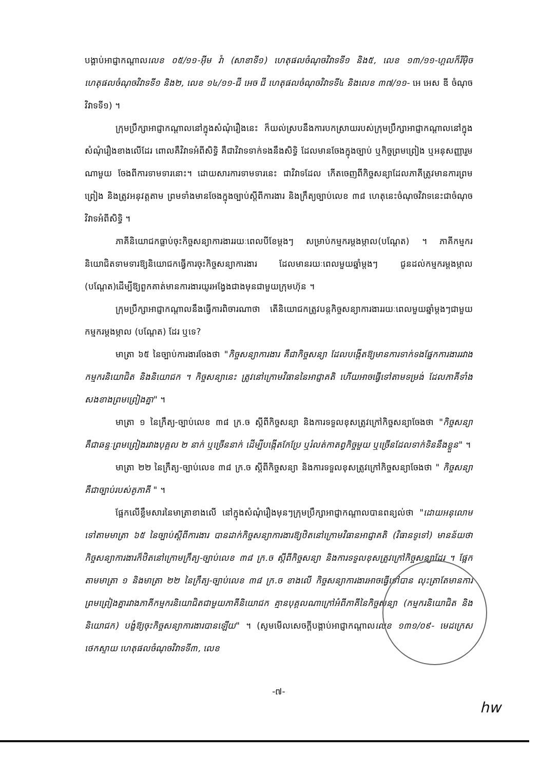បង្គាប់អាជ្ញាកណ្តាលលេខ ០៥/១១-អ៊ីម វ៉ា (សាខាទី១) ហេតុផលចំណុចវិវាទទី១ និង៥, លេខ ១៣/១១-ហ្គលក៏រីម៉ិច ហេតុផលចំណុចវិវាទទី១ និង២, លេខ ១៤/១១-ជី អេច ជី ហេតុផលចំណុចវិវាទទី៤ និងលេខ ៣៧/១១- អេ អេស ឌី ចំណុចវិវាទទី១) ។
ក្រុមប្រឹក្សាអាជ្ញាកណ្តាលនៅក្នុងសំណុំរឿងនេះ ក៏យល់ស្របនឹងការបកស្រាយរបស់ក្រុមប្រឹក្សាអាជ្ញាកណ្តាលនៅក្នុងសំណុំរឿងខាងលើដែរ ពោលគឺវិវាទអំពីសិទ្ធិ គឺជាវិវាទទាក់ទងនឹងសិទ្ធិ ដែលមានចែងក្នុងច្បាប់ ឬកិច្ចព្រមព្រៀង ឬអនុសញ្ញារួមណាមួយ ចែងពីការទាមទារនោះ។ ដោយសារការទាមទារនេះ ជាវិវាទដែល កើតចេញពីកិច្ចសន្យាដែលភាគីត្រូវមានការព្រមព្រៀង និងត្រូវអនុវត្តតាម ព្រមទាំងមានចែងក្នុងច្បាប់ស្តីពីការងារ និងក្រឹត្យច្បាប់លេខ ៣៨ ហេតុនេះចំណុចវិវាទនេះជាចំណុចវិវាទអំពីសិទ្ធិ ។
ភាគីនិយោជកធ្លាប់ចុះកិច្ចសន្យាការងាររយៈពេលបីខែម្តងៗ សម្រាប់កម្មករម្តងម្កាល(បណ្តែត) ។ ភាគីកម្មករនិយោជិតទាមទារឱ្យនិយោជកធ្វើការចុះកិច្ចសន្យាការងារ ដែលមានរយៈពេលមួយឆ្នាំម្តងៗ ជូនដល់កម្មករម្តងម្កាល (បណ្តែត)ដើម្បីឱ្យពួកគាត់មានការងារយូរអង្វែងជាងមុនជាមួយក្រុមហ៊ុន ។
ក្រុមប្រឹក្សាអាជ្ញាកណ្តាលនឹងធ្វើការពិចារណាថា តើនិយោជកត្រូវបន្តកិច្ចសន្យាការងាររយៈពេលមួយឆ្នាំម្តងៗជាមួយកម្មករម្តងម្កាល (បណ្តែត) ដែរ ឬទេ?
មាត្រា ៦៥ នៃច្បាប់ការងារចែងថា "កិច្ចសន្យាការងារ គឺជាកិច្ចសន្យា ដែលបង្កើតឱ្យមានការទាក់ទងផ្នែកការងាររវាងកម្មករនិយោជិត និងនិយោជក ។ កិច្ចសន្យានេះ ត្រូវនៅក្រោមវិធាននៃអាជ្ញាគតិ ហើយអាចធ្វើទៅតាមទម្រង់ ដែលភាគីទាំងសងខាងព្រមព្រៀងគ្នា" ។
មាត្រា ១ នៃក្រឹត្យ-ច្បាប់លេខ ៣៨ ក្រ.ច ស្តីពីកិច្ចសន្យា និងការទទួលខុសត្រូវក្រៅកិច្ចសន្យាចែងថា "កិច្ចសន្យា គឺជាឆន្ទៈព្រមព្រៀងរវាងបុគ្គល ២ នាក់ ឬច្រើននាក់ ដើម្បីបង្កើតកែប្រែ ឬរំលត់កាតព្វកិច្ចមួយ ឬច្រើនដែលទាក់ទិននឹងខ្លួន" ។
មាត្រា ២២ នៃក្រឹត្យ-ច្បាប់លេខ ៣៨ ក្រ.ច ស្តីពីកិច្ចសន្យា និងការទទួលខុសត្រូវក្រៅកិច្ចសន្យាចែងថា " កិច្ចសន្យា គឺជាច្បាប់របស់គូភាគី " ។
ផ្អែកលើខ្លឹមសារនៃមាត្រាខាងលើ នៅក្នុងសំណុំរឿងមុនៗក្រុមប្រឹក្សាអាជ្ញាកណ្តាលបានពន្យល់ថា "ដោយអនុលោមទៅតាមមាត្រា ៦៥ នៃច្បាប់ស្តីពីការងារ បានដាក់កិច្ចសន្យាការងារឱ្យឋិតនៅក្រោមវិធានអាជ្ញាគតិ (វិធានទូទៅ) មានន័យថា កិច្ចសន្យាការងារក៏ឋិតនៅក្រោមក្រឹត្យ-ច្បាប់លេខ ៣៨ ក្រ.ច ស្តីពីកិច្ចសន្យា និងការទទួលខុសត្រូវក្រៅកិច្ចសន្យាដែរ ។ ផ្អែកតាមមាត្រា ១ និងមាត្រា ២២ នៃក្រឹត្យ-ច្បាប់លេខ ៣៨ ក្រ.ច ខាងលើ កិច្ចសន្យាការងារអាចធ្វើទៅបាន លុះត្រាតែមានការព្រមព្រៀងគ្នារវាងភាគីកម្មករនិយោជិតជាមួយភាគីនិយោជក គ្មានបុគ្គលណាក្រៅអំពីភាគីនៃកិច្ចសន្យា (កម្មករនិយោជិត និងនិយោជក) បង្ខំឱ្យចុះកិច្ចសន្យាការងារបានឡើយ" ។ (សូមមើលសេចក្តីបង្គាប់អាជ្ញាកណ្តាលលេខ ១៣១/០៩- មេដក្រេស ថេកស្ទាយ ហេតុផលចំណុចវិវាទទី៣, លេខ
-៧-
hw